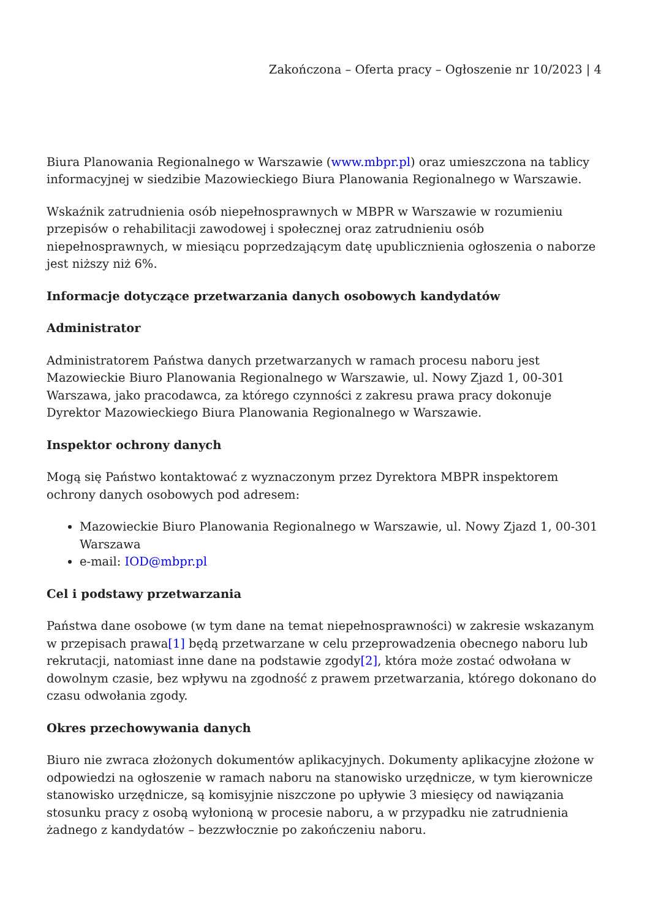Zakończona – Oferta pracy – Ogłoszenie nr 10/2023 | 4
Biura Planowania Regionalnego w Warszawie (www.mbpr.pl) oraz umieszczona na tablicy informacyjnej w siedzibie Mazowieckiego Biura Planowania Regionalnego w Warszawie.
Wskaźnik zatrudnienia osób niepełnosprawnych w MBPR w Warszawie w rozumieniu przepisów o rehabilitacji zawodowej i społecznej oraz zatrudnieniu osób niepełnosprawnych, w miesiącu poprzedzającym datę upublicznienia ogłoszenia o naborze jest niższy niż 6%.
Informacje dotyczące przetwarzania danych osobowych kandydatów
Administrator
Administratorem Państwa danych przetwarzanych w ramach procesu naboru jest Mazowieckie Biuro Planowania Regionalnego w Warszawie, ul. Nowy Zjazd 1, 00-301 Warszawa, jako pracodawca, za którego czynności z zakresu prawa pracy dokonuje Dyrektor Mazowieckiego Biura Planowania Regionalnego w Warszawie.
Inspektor ochrony danych
Mogą się Państwo kontaktować z wyznaczonym przez Dyrektora MBPR inspektorem ochrony danych osobowych pod adresem:
Mazowieckie Biuro Planowania Regionalnego w Warszawie, ul. Nowy Zjazd 1, 00-301 Warszawa
e-mail: IOD@mbpr.pl
Cel i podstawy przetwarzania
Państwa dane osobowe (w tym dane na temat niepełnosprawności) w zakresie wskazanym w przepisach prawa[1] będą przetwarzane w celu przeprowadzenia obecnego naboru lub rekrutacji, natomiast inne dane na podstawie zgody[2], która może zostać odwołana w dowolnym czasie, bez wpływu na zgodność z prawem przetwarzania, którego dokonano do czasu odwołania zgody.
Okres przechowywania danych
Biuro nie zwraca złożonych dokumentów aplikacyjnych. Dokumenty aplikacyjne złożone w odpowiedzi na ogłoszenie w ramach naboru na stanowisko urzędnicze, w tym kierownicze stanowisko urzędnicze, są komisyjnie niszczone po upływie 3 miesięcy od nawiązania stosunku pracy z osobą wyłonioną w procesie naboru, a w przypadku nie zatrudnienia żadnego z kandydatów – bezzwłocznie po zakończeniu naboru.